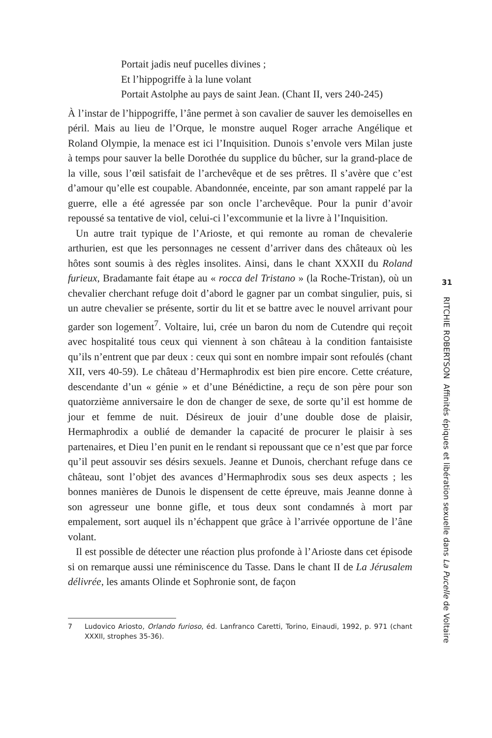Portait jadis neuf pucelles divines ;
Et l’hippogriffe à la lune volant
Portait Astolphe au pays de saint Jean. (Chant II, vers 240-245)
À l’instar de l’hippogriffe, l’âne permet à son cavalier de sauver les demoiselles en péril. Mais au lieu de l’Orque, le monstre auquel Roger arrache Angélique et Roland Olympie, la menace est ici l’Inquisition. Dunois s’envole vers Milan juste à temps pour sauver la belle Dorothée du supplice du bûcher, sur la grand-place de la ville, sous l’œil satisfait de l’archevêque et de ses prêtres. Il s’avère que c’est d’amour qu’elle est coupable. Abandonnée, enceinte, par son amant rappelé par la guerre, elle a été agressée par son oncle l’archevêque. Pour la punir d’avoir repoussé sa tentative de viol, celui-ci l’excommunie et la livre à l’Inquisition.
Un autre trait typique de l’Arioste, et qui remonte au roman de chevalerie arthurien, est que les personnages ne cessent d’arriver dans des châteaux où les hôtes sont soumis à des règles insolites. Ainsi, dans le chant XXXII du Roland furieux, Bradamante fait étape au « rocca del Tristano » (la Roche-Tristan), où un chevalier cherchant refuge doit d’abord le gagner par un combat singulier, puis, si un autre chevalier se présente, sortir du lit et se battre avec le nouvel arrivant pour garder son logement<sup>7</sup>. Voltaire, lui, crée un baron du nom de Cutendre qui reçoit avec hospitalité tous ceux qui viennent à son château à la condition fantaisiste qu’ils n’entrent que par deux : ceux qui sont en nombre impair sont refoulés (chant XII, vers 40-59). Le château d’Hermaphrodix est bien pire encore. Cette créature, descendante d’un « génie » et d’une Bénédictine, a reçu de son père pour son quatorzième anniversaire le don de changer de sexe, de sorte qu’il est homme de jour et femme de nuit. Désireux de jouir d’une double dose de plaisir, Hermaphrodix a oublié de demander la capacité de procurer le plaisir à ses partenaires, et Dieu l’en punit en le rendant si repoussant que ce n’est que par force qu’il peut assouvir ses désirs sexuels. Jeanne et Dunois, cherchant refuge dans ce château, sont l’objet des avances d’Hermaphrodix sous ses deux aspects ; les bonnes manières de Dunois le dispensent de cette épreuve, mais Jeanne donne à son agresseur une bonne gifle, et tous deux sont condamnés à mort par empalement, sort auquel ils n’échappent que grâce à l’arrivée opportune de l’âne volant.
Il est possible de détecter une réaction plus profonde à l’Arioste dans cet épisode si on remarque aussi une réminiscence du Tasse. Dans le chant II de La Jérusalem délivrée, les amants Olinde et Sophronie sont, de façon
7 Ludovico Ariosto, Orlando furioso, éd. Lanfranco Caretti, Torino, Einaudi, 1992, p. 971 (chant XXXII, strophes 35-36).
31
RITCHIE ROBERTSON Affinités épiques et libération sexuelle dans La Pucelle de Voltaire